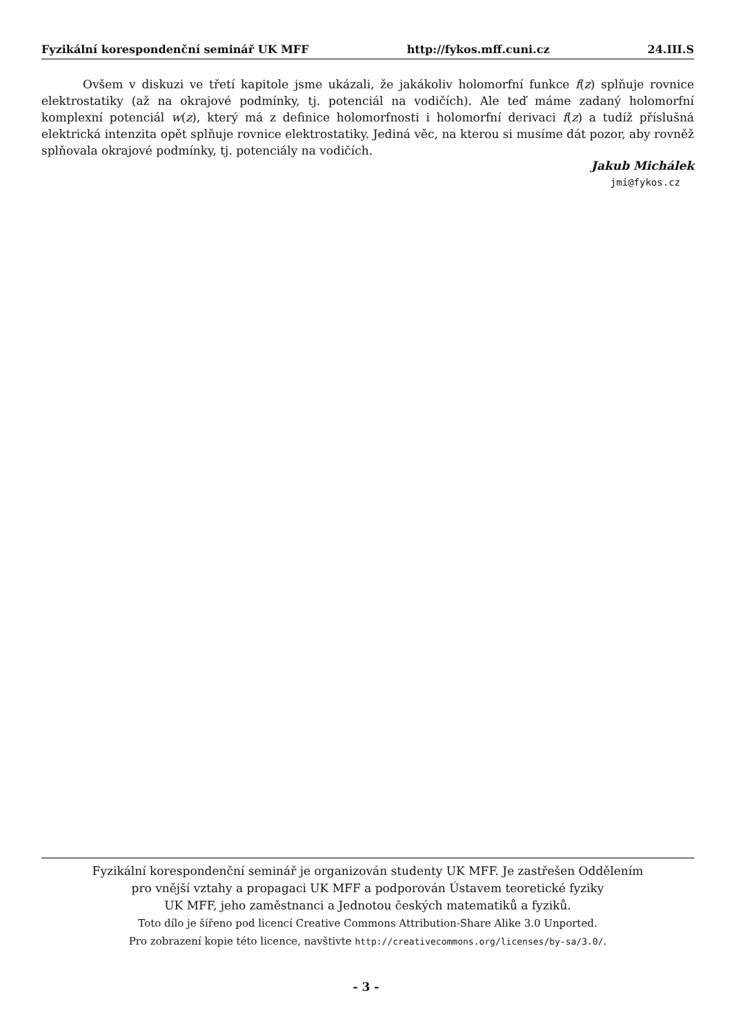Fyzikální korespondenční seminář UK MFF http://fykos.mff.cuni.cz 24.III.S
Ovšem v diskuzi ve třetí kapitole jsme ukázali, že jakákoliv holomorfní funkce f(z) splňuje rovnice elektrostatiky (až na okrajové podmínky, tj. potenciál na vodičích). Ale teď máme zadaný holomorfní komplexní potenciál w(z), který má z definice holomorfnosti i holomorfní derivaci f(z) a tudíž příslušná elektrická intenzita opět splňuje rovnice elektrostatiky. Jediná věc, na kterou si musíme dát pozor, aby rovněž splňovala okrajové podmínky, tj. potenciály na vodičích.
Jakub Michálek
jmi@fykos.cz
Fyzikální korespondenční seminář je organizován studenty UK MFF. Je zastřešen Oddělením
pro vnější vztahy a propagaci UK MFF a podporován Ústavem teoretické fyziky
UK MFF, jeho zaměstnanci a Jednotou českých matematiků a fyziků.
Toto dílo je šířeno pod licencí Creative Commons Attribution-Share Alike 3.0 Unported.
Pro zobrazení kopie této licence, navštivte http://creativecommons.org/licenses/by-sa/3.0/.
- 3 -